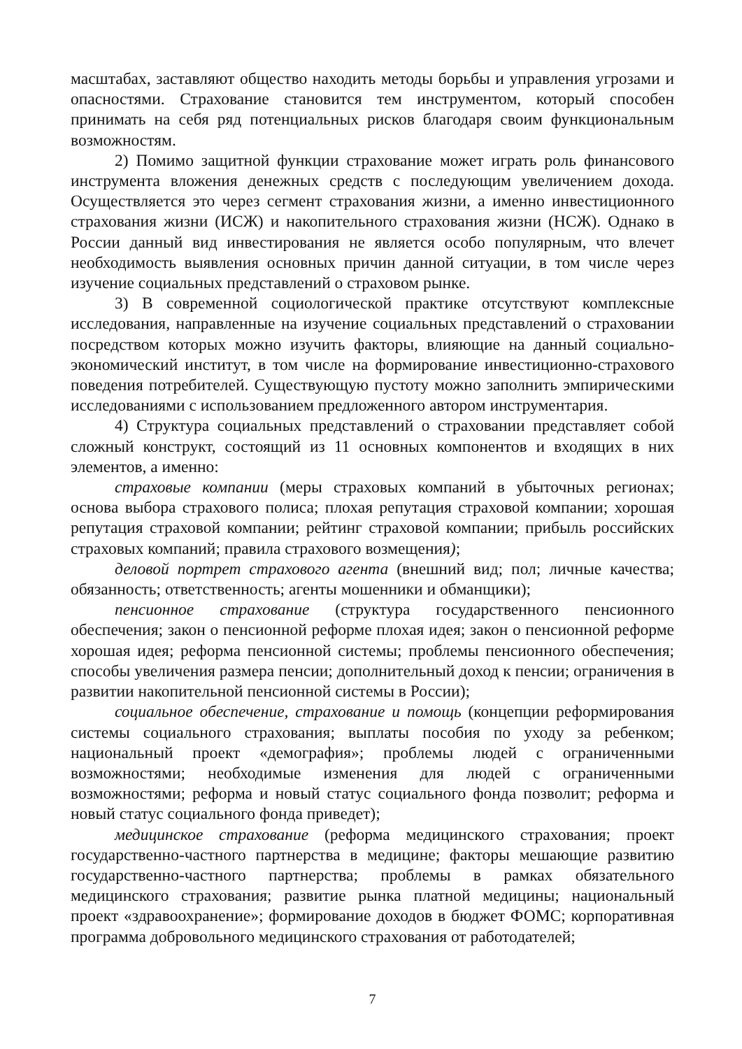масштабах, заставляют общество находить методы борьбы и управления угрозами и опасностями. Страхование становится тем инструментом, который способен принимать на себя ряд потенциальных рисков благодаря своим функциональным возможностям.
2) Помимо защитной функции страхование может играть роль финансового инструмента вложения денежных средств с последующим увеличением дохода. Осуществляется это через сегмент страхования жизни, а именно инвестиционного страхования жизни (ИСЖ) и накопительного страхования жизни (НСЖ). Однако в России данный вид инвестирования не является особо популярным, что влечет необходимость выявления основных причин данной ситуации, в том числе через изучение социальных представлений о страховом рынке.
3) В современной социологической практике отсутствуют комплексные исследования, направленные на изучение социальных представлений о страховании посредством которых можно изучить факторы, влияющие на данный социально-экономический институт, в том числе на формирование инвестиционно-страхового поведения потребителей. Существующую пустоту можно заполнить эмпирическими исследованиями с использованием предложенного автором инструментария.
4) Структура социальных представлений о страховании представляет собой сложный конструкт, состоящий из 11 основных компонентов и входящих в них элементов, а именно:
страховые компании (меры страховых компаний в убыточных регионах; основа выбора страхового полиса; плохая репутация страховой компании; хорошая репутация страховой компании; рейтинг страховой компании; прибыль российских страховых компаний; правила страхового возмещения);
деловой портрет страхового агента (внешний вид; пол; личные качества; обязанность; ответственность; агенты мошенники и обманщики);
пенсионное страхование (структура государственного пенсионного обеспечения; закон о пенсионной реформе плохая идея; закон о пенсионной реформе хорошая идея; реформа пенсионной системы; проблемы пенсионного обеспечения; способы увеличения размера пенсии; дополнительный доход к пенсии; ограничения в развитии накопительной пенсионной системы в России);
социальное обеспечение, страхование и помощь (концепции реформирования системы социального страхования; выплаты пособия по уходу за ребенком; национальный проект «демография»; проблемы людей с ограниченными возможностями; необходимые изменения для людей с ограниченными возможностями; реформа и новый статус социального фонда позволит; реформа и новый статус социального фонда приведет);
медицинское страхование (реформа медицинского страхования; проект государственно-частного партнерства в медицине; факторы мешающие развитию государственно-частного партнерства; проблемы в рамках обязательного медицинского страхования; развитие рынка платной медицины; национальный проект «здравоохранение»; формирование доходов в бюджет ФОМС; корпоративная программа добровольного медицинского страхования от работодателей;
7